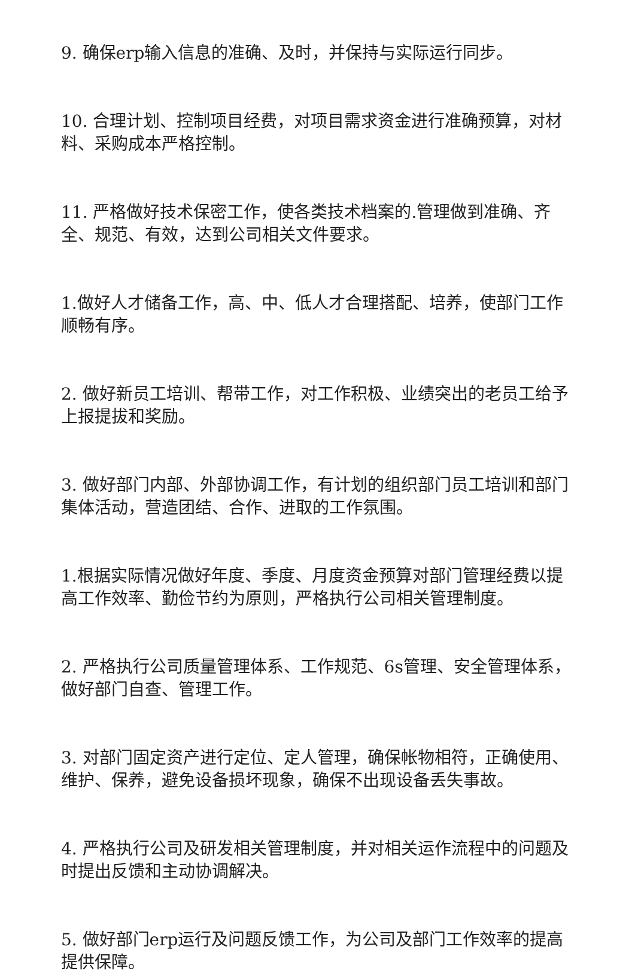9. 确保erp输入信息的准确、及时，并保持与实际运行同步。
10. 合理计划、控制项目经费，对项目需求资金进行准确预算，对材料、采购成本严格控制。
11. 严格做好技术保密工作，使各类技术档案的.管理做到准确、齐全、规范、有效，达到公司相关文件要求。
1.做好人才储备工作，高、中、低人才合理搭配、培养，使部门工作顺畅有序。
2. 做好新员工培训、帮带工作，对工作积极、业绩突出的老员工给予上报提拔和奖励。
3. 做好部门内部、外部协调工作，有计划的组织部门员工培训和部门集体活动，营造团结、合作、进取的工作氛围。
1.根据实际情况做好年度、季度、月度资金预算对部门管理经费以提高工作效率、勤俭节约为原则，严格执行公司相关管理制度。
2. 严格执行公司质量管理体系、工作规范、6s管理、安全管理体系，做好部门自查、管理工作。
3. 对部门固定资产进行定位、定人管理，确保帐物相符，正确使用、维护、保养，避免设备损坏现象，确保不出现设备丢失事故。
4. 严格执行公司及研发相关管理制度，并对相关运作流程中的问题及时提出反馈和主动协调解决。
5. 做好部门erp运行及问题反馈工作，为公司及部门工作效率的提高提供保障。